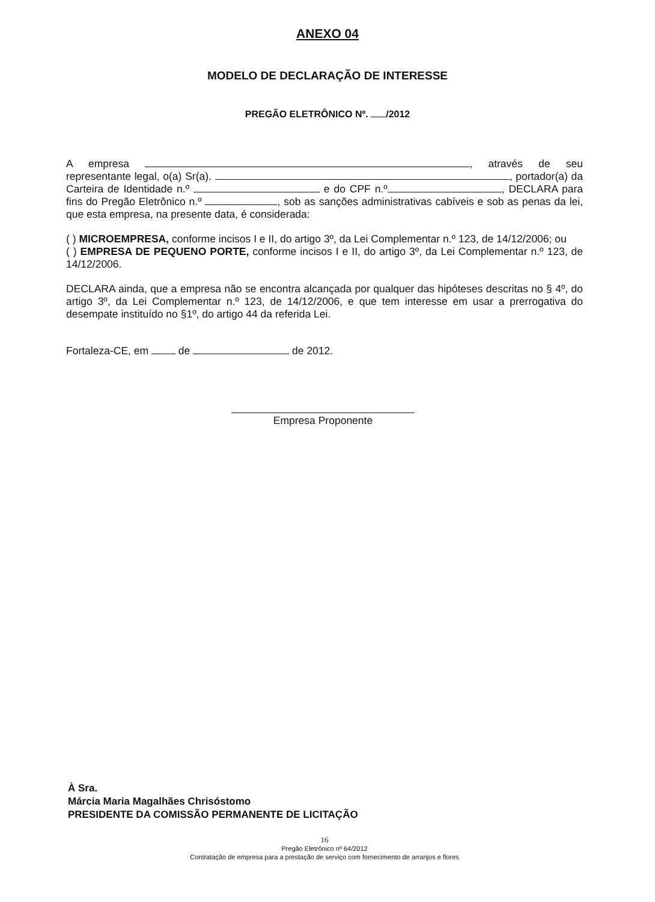ANEXO 04
MODELO DE DECLARAÇÃO DE INTERESSE
PREGÃO ELETRÔNICO Nº. /2012
A empresa , através de seu representante legal, o(a) Sr(a). , portador(a) da Carteira de Identidade n.º e do CPF n.º , DECLARA para fins do Pregão Eletrônico n.º , sob as sanções administrativas cabíveis e sob as penas da lei, que esta empresa, na presente data, é considerada:
( ) MICROEMPRESA, conforme incisos I e II, do artigo 3º, da Lei Complementar n.º 123, de 14/12/2006; ou
( ) EMPRESA DE PEQUENO PORTE, conforme incisos I e II, do artigo 3º, da Lei Complementar n.º 123, de 14/12/2006.
DECLARA ainda, que a empresa não se encontra alcançada por qualquer das hipóteses descritas no § 4º, do artigo 3º, da Lei Complementar n.º 123, de 14/12/2006, e que tem interesse em usar a prerrogativa do desempate instituído no §1º, do artigo 44 da referida Lei.
Fortaleza-CE, em de de 2012.
Empresa Proponente
À Sra.
Márcia Maria Magalhães Chrisóstomo
PRESIDENTE DA COMISSÃO PERMANENTE DE LICITAÇÃO
16
Pregão Eletrônico nº 64/2012
Contratação de empresa para a prestação de serviço com fornecimento de arranjos e flores